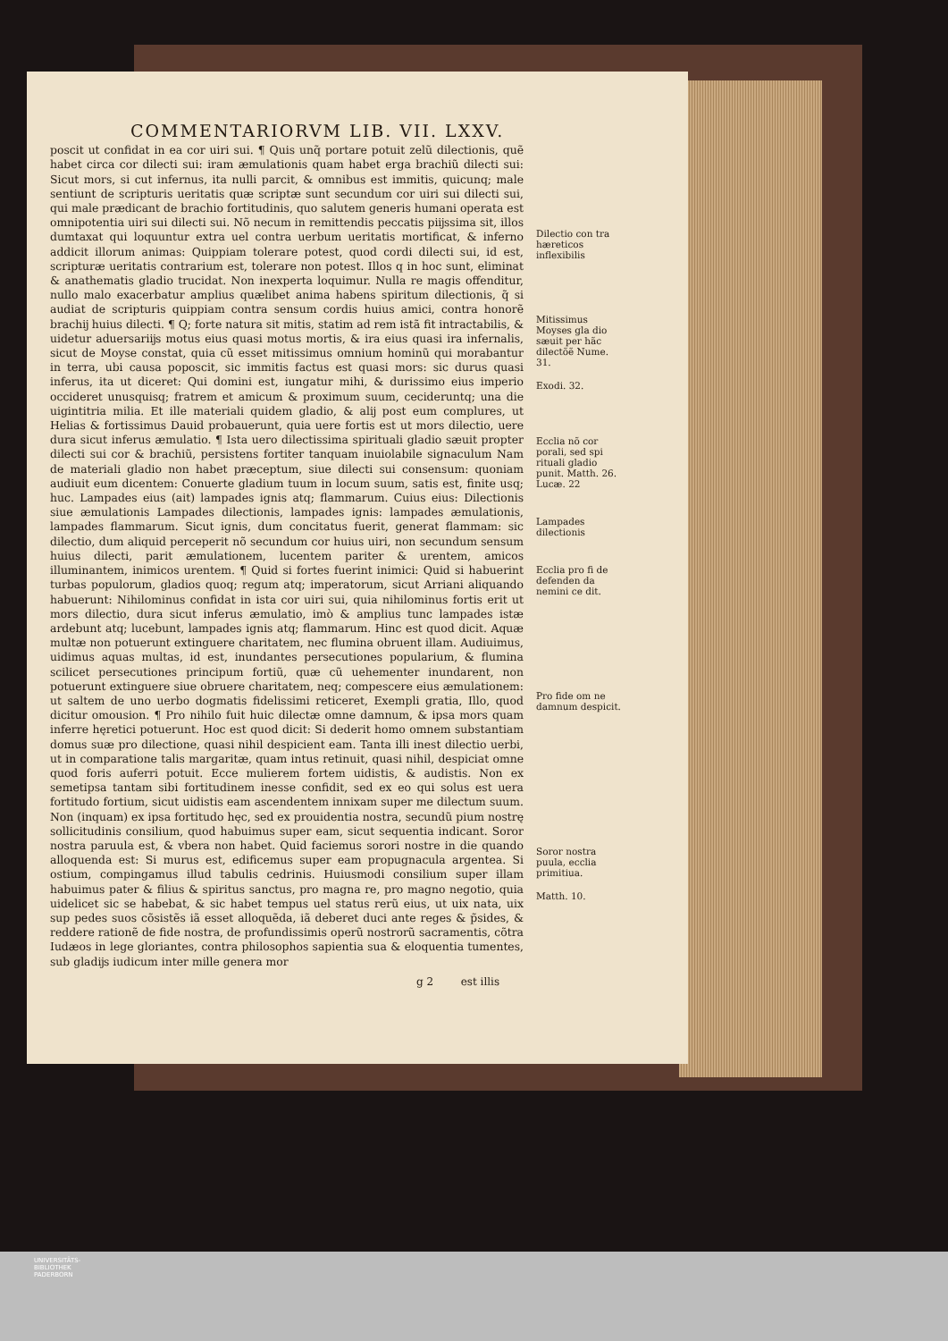COMMENTARIORVM LIB. VII. LXXV.
poscit ut confidat in ea cor uiri sui. ¶ Quis unq̃ portare potuit zelũ dilectionis, quẽ habet circa cor dilecti sui: iram æmulationis quam habet erga brachiũ dilecti sui: Sicut mors, si cut infernus, ita nulli parcit, & omnibus est immitis, quicunq; male sentiunt de scripturis ueritatis quæ scriptæ sunt secundum cor uiri sui dilecti sui, qui male prædicant de brachio fortitudinis, quo salutem generis humani operata est omnipotentia uiri sui dilecti sui. Nõ necum in remittendis peccatis piĳssima sit, illos dumtaxat qui loquuntur extra uel contra uerbum ueritatis mortificat, & inferno addicit illorum animas: Quippiam tolerare potest, quod cordi dilecti sui, id est, scripturæ ueritatis contrarium est, tolerare non potest. Illos q in hoc sunt, eliminat & anathematis gladio trucidat. Non inexperta loquimur. Nulla re magis offenditur, nullo malo exacerbatur amplius quælibet anima habens spiritum dilectionis, q̃ si audiat de scripturis quippiam contra sensum cordis huius amici, contra honorẽ brachĳ huius dilecti. ¶ Q; forte natura sit mitis, statim ad rem istã fit intractabilis, & uidetur aduersariĳs motus eius quasi motus mortis, & ira eius quasi ira infernalis, sicut de Moyse constat, quia cũ esset mitissimus omnium hominũ qui morabantur in terra, ubi causa poposcit, sic immitis factus est quasi mors: sic durus quasi inferus, ita ut diceret: Qui domini est, iungatur mihi, & durissimo eius imperio occideret unusquisq; fratrem et amicum & proximum suum, cecideruntq; una die uigintitria milia. Et ille materiali quidem gladio, & alĳ post eum complures, ut Helias & fortissimus Dauid probauerunt, quia uere fortis est ut mors dilectio, uere dura sicut inferus æmulatio. ¶ Ista uero dilectissima spirituali gladio sæuit propter dilecti sui cor & brachiũ, persistens fortiter tanquam inuiolabile signaculum Nam de materiali gladio non habet præceptum, siue dilecti sui consensum: quoniam audiuit eum dicentem: Conuerte gladium tuum in locum suum, satis est, finite usq; huc. Lampades eius (ait) lampades ignis atq; flammarum. Cuius eius: Dilectionis siue æmulationis Lampades dilectionis, lampades ignis: lampades æmulationis, lampades flammarum. Sicut ignis, dum concitatus fuerit, generat flammam: sic dilectio, dum aliquid perceperit nõ secundum cor huius uiri, non secundum sensum huius dilecti, parit æmulationem, lucentem pariter & urentem, amicos illuminantem, inimicos urentem. ¶ Quid si fortes fuerint inimici: Quid si habuerint turbas populorum, gladios quoq; regum atq; imperatorum, sicut Arriani aliquando habuerunt: Nihilominus confidat in ista cor uiri sui, quia nihilominus fortis erit ut mors dilectio, dura sicut inferus æmulatio, imò & amplius tunc lampades istæ ardebunt atq; lucebunt, lampades ignis atq; flammarum. Hinc est quod dicit. Aquæ multæ non potuerunt extinguere charitatem, nec flumina obruent illam. Audiuimus, uidimus aquas multas, id est, inundantes persecutiones popularium, & flumina scilicet persecutiones principum fortiũ, quæ cũ uehementer inundarent, non potuerunt extinguere siue obruere charitatem, neq; compescere eius æmulationem: ut saltem de uno uerbo dogmatis fidelissimi reticeret, Exempli gratia, Illo, quod dicitur omousion. ¶ Pro nihilo fuit huic dilectæ omne damnum, & ipsa mors quam inferre hęretici potuerunt. Hoc est quod dicit: Si dederit homo omnem substantiam domus suæ pro dilectione, quasi nihil despicient eam. Tanta illi inest dilectio uerbi, ut in comparatione talis margaritæ, quam intus retinuit, quasi nihil, despiciat omne quod foris auferri potuit. Ecce mulierem fortem uidistis, & audistis. Non ex semetipsa tantam sibi fortitudinem inesse confidit, sed ex eo qui solus est uera fortitudo fortium, sicut uidistis eam ascendentem innixam super me dilectum suum. Non (inquam) ex ipsa fortitudo hęc, sed ex prouidentia nostra, secundũ pium nostrę sollicitudinis consilium, quod habuimus super eam, sicut sequentia indicant. Soror nostra paruula est, & vbera non habet. Quid faciemus sorori nostre in die quando alloquenda est: Si murus est, edificemus super eam propugnacula argentea. Si ostium, compingamus illud tabulis cedrinis. Huiusmodi consilium super illam habuimus pater & filius & spiritus sanctus, pro magna re, pro magno negotio, quia uidelicet sic se habebat, & sic habet tempus uel status rerũ eius, ut uix nata, uix sup pedes suos cõsistẽs iã esset alloquẽda, iã deberet duci ante reges & p̃sides, & reddere rationẽ de fide nostra, de profundissimis operũ nostrorũ sacramentis, cõtra Iudæos in lege gloriantes, contra philosophos sapientia sua & eloquentia tumentes, sub gladĳs iudicum inter mille genera mor
g 2 est illis
Dilectio con tra hæreticos inflexibilis
Mitissimus Moyses gla dio sæuit per hãc dilectõẽ Nume. 31.
Exodi. 32.
Ecclia nõ cor porali, sed spi rituali gladio punit. Matth. 26. Lucæ. 22
Lampades dilectionis
Ecclia pro fi de defenden da nemini ce dit.
Pro fide om ne damnum despicit.
Soror nostra puula, ecclia primitiua.
Matth. 10.
UNIVERSITÄTS-
BIBLIOTHEK
PADERBORN